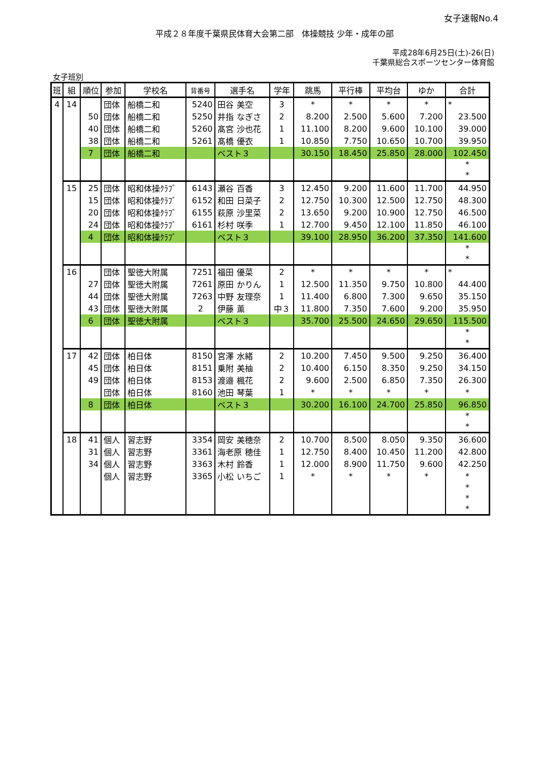女子速報No.4
平成２８年度千葉県民体育大会第二部　体操競技 少年・成年の部
平成28年6月25日(土)-26(日)
千葉県総合スポーツセンター体育館
女子班別
| 班 | 組 | 順位 | 参加 | 学校名 | 背番号 | 選手名 | 学年 | 跳馬 | 平行棒 | 平均台 | ゆか | 合計 |
| --- | --- | --- | --- | --- | --- | --- | --- | --- | --- | --- | --- | --- |
| 4 | 14 | | 団体 | 船橋二和 | 5240 | 田谷 美空 | 3 | * | * | * | * | * |
| | | 50 | 団体 | 船橋二和 | 5250 | 井指 なぎさ | 2 | 8.200 | 2.500 | 5.600 | 7.200 | 23.500 |
| | | 40 | 団体 | 船橋二和 | 5260 | 髙宮 沙也花 | 1 | 11.100 | 8.200 | 9.600 | 10.100 | 39.000 |
| | | 38 | 団体 | 船橋二和 | 5261 | 髙橋 優衣 | 1 | 10.850 | 7.750 | 10.650 | 10.700 | 39.950 |
| | | 7 | 団体 | 船橋二和 | | ベスト３ | | 30.150 | 18.450 | 25.850 | 28.000 | 102.450 |
| | | | | | | | | | | | | * |
| | | | | | | | | | | | | * |
| | 15 | 25 | 団体 | 昭和体操ｸﾗﾌﾞ | 6143 | 瀬谷 百香 | 3 | 12.450 | 9.200 | 11.600 | 11.700 | 44.950 |
| | | 15 | 団体 | 昭和体操ｸﾗﾌﾞ | 6152 | 和田 日菜子 | 2 | 12.750 | 10.300 | 12.500 | 12.750 | 48.300 |
| | | 20 | 団体 | 昭和体操ｸﾗﾌﾞ | 6155 | 萩原 沙里菜 | 2 | 13.650 | 9.200 | 10.900 | 12.750 | 46.500 |
| | | 24 | 団体 | 昭和体操ｸﾗﾌﾞ | 6161 | 杉村 咲季 | 1 | 12.700 | 9.450 | 12.100 | 11.850 | 46.100 |
| | | 4 | 団体 | 昭和体操ｸﾗﾌﾞ | | ベスト３ | | 39.100 | 28.950 | 36.200 | 37.350 | 141.600 |
| | | | | | | | | | | | | * |
| | | | | | | | | | | | | * |
| | 16 | | 団体 | 聖徳大附属 | 7251 | 福田 優菜 | 2 | * | * | * | * | * |
| | | 27 | 団体 | 聖徳大附属 | 7261 | 原田 かりん | 1 | 12.500 | 11.350 | 9.750 | 10.800 | 44.400 |
| | | 44 | 団体 | 聖徳大附属 | 7263 | 中野 友理奈 | 1 | 11.400 | 6.800 | 7.300 | 9.650 | 35.150 |
| | | 43 | 団体 | 聖徳大附属 | 2 | 伊藤 薫 | 中３ | 11.800 | 7.350 | 7.600 | 9.200 | 35.950 |
| | | 6 | 団体 | 聖徳大附属 | | ベスト３ | | 35.700 | 25.500 | 24.650 | 29.650 | 115.500 |
| | | | | | | | | | | | | * |
| | | | | | | | | | | | | * |
| | 17 | 42 | 団体 | 柏日体 | 8150 | 宮澤 水緒 | 2 | 10.200 | 7.450 | 9.500 | 9.250 | 36.400 |
| | | 45 | 団体 | 柏日体 | 8151 | 乗附 美柚 | 2 | 10.400 | 6.150 | 8.350 | 9.250 | 34.150 |
| | | 49 | 団体 | 柏日体 | 8153 | 渡邉 楓花 | 2 | 9.600 | 2.500 | 6.850 | 7.350 | 26.300 |
| | | | 団体 | 柏日体 | 8160 | 池田 琴葉 | 1 | * | * | * | * | * |
| | | 8 | 団体 | 柏日体 | | ベスト３ | | 30.200 | 16.100 | 24.700 | 25.850 | 96.850 |
| | | | | | | | | | | | | * |
| | | | | | | | | | | | | * |
| | 18 | 41 | 個人 | 習志野 | 3354 | 岡安 美穂奈 | 2 | 10.700 | 8.500 | 8.050 | 9.350 | 36.600 |
| | | 31 | 個人 | 習志野 | 3361 | 海老原 穂佳 | 1 | 12.750 | 8.400 | 10.450 | 11.200 | 42.800 |
| | | 34 | 個人 | 習志野 | 3363 | 木村 鈴香 | 1 | 12.000 | 8.900 | 11.750 | 9.600 | 42.250 |
| | | | 個人 | 習志野 | 3365 | 小松 いちご | 1 | * | * | * | * | * |
| | | | | | | | | | | | | * |
| | | | | | | | | | | | | * |
| | | | | | | | | | | | | * |